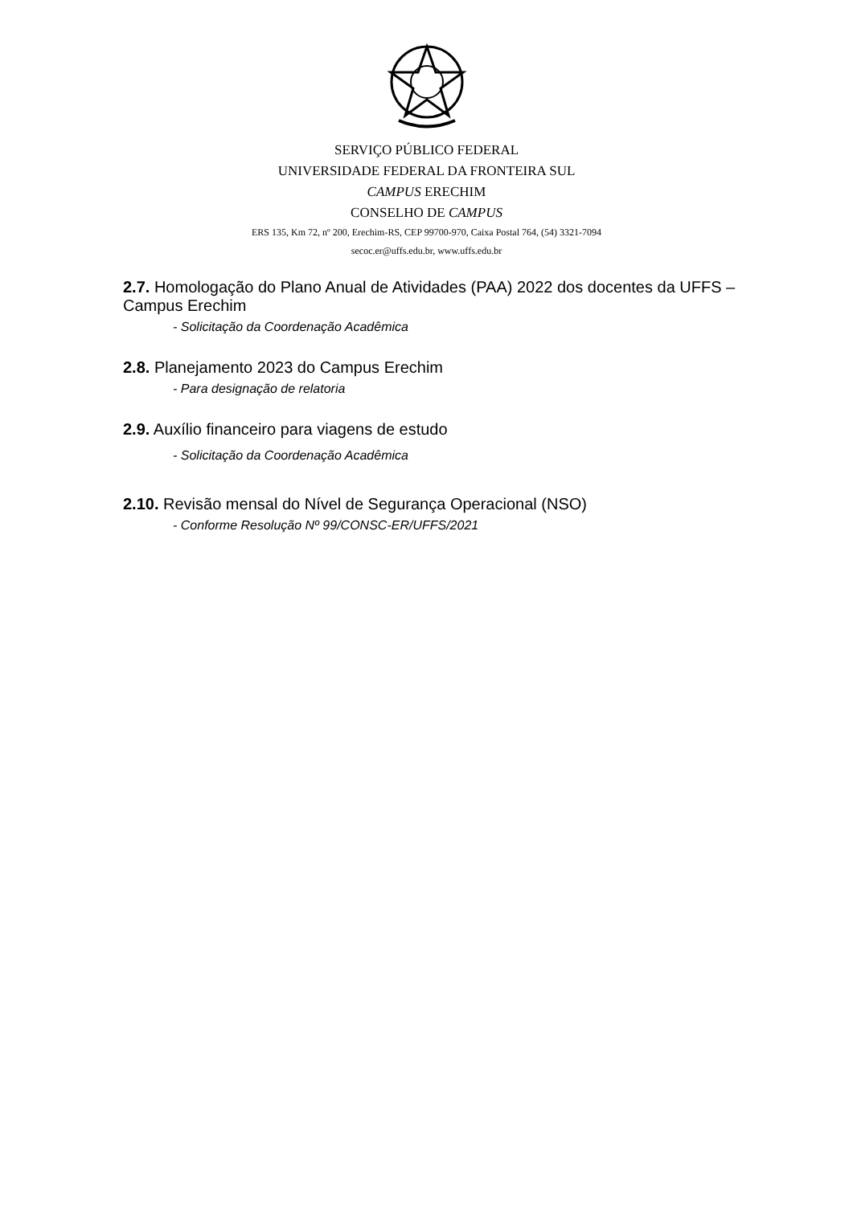SERVIÇO PÚBLICO FEDERAL
UNIVERSIDADE FEDERAL DA FRONTEIRA SUL
CAMPUS ERECHIM
CONSELHO DE CAMPUS
ERS 135, Km 72, nº 200, Erechim-RS, CEP 99700-970, Caixa Postal 764, (54) 3321-7094
secoc.er@uffs.edu.br, www.uffs.edu.br
2.7. Homologação do Plano Anual de Atividades (PAA) 2022 dos docentes da UFFS – Campus Erechim
- Solicitação da Coordenação Acadêmica
2.8. Planejamento 2023 do Campus Erechim
- Para designação de relatoria
2.9. Auxílio financeiro para viagens de estudo
- Solicitação da Coordenação Acadêmica
2.10. Revisão mensal do Nível de Segurança Operacional (NSO)
- Conforme Resolução Nº 99/CONSC-ER/UFFS/2021